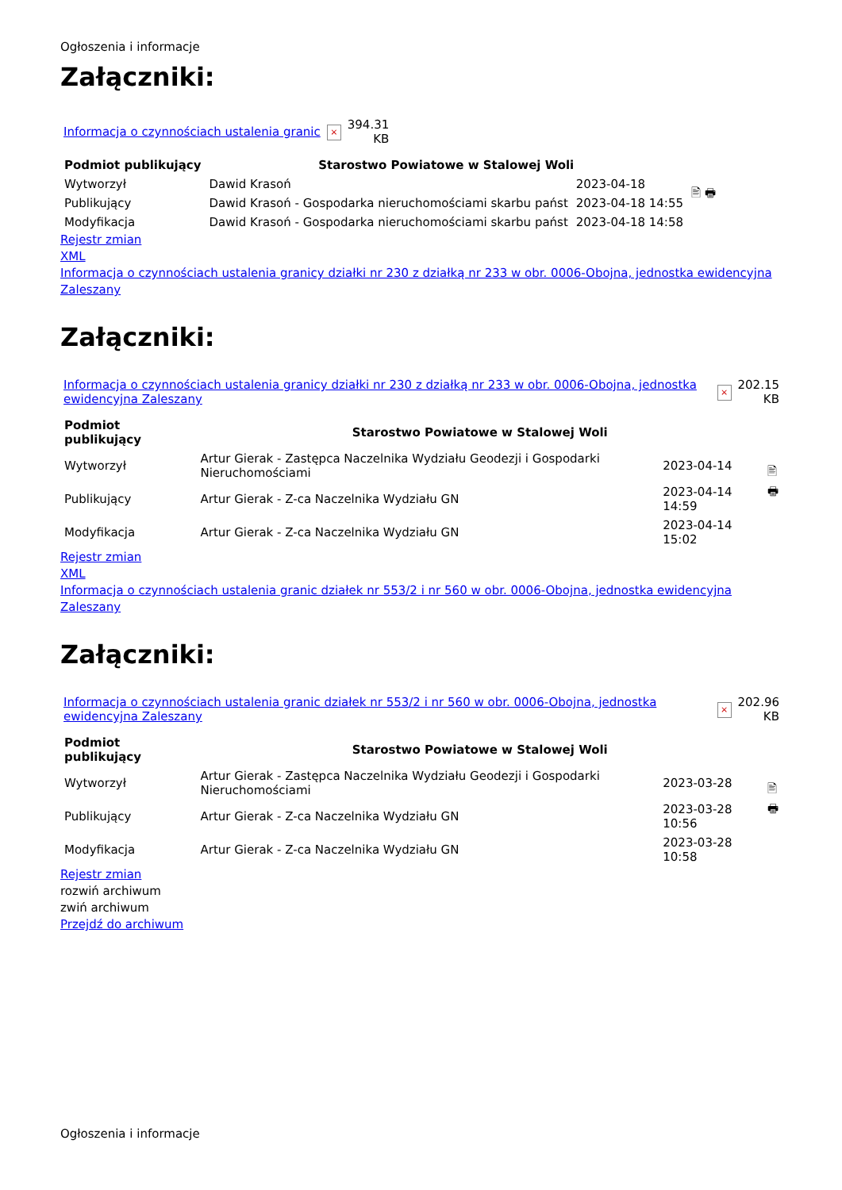Ogłoszenia i informacje
Załączniki:
| Informacja o czynnościach ustalenia granic | × | 394.31 KB |
| Podmiot publikujący | Starostwo Powiatowe w Stalowej Woli | | 🖹 🖶 |
| Wytworzył | Dawid Krasoń | 2023-04-18 | |
| Publikujący | Dawid Krasoń - Gospodarka nieruchomościami skarbu państ | 2023-04-18 14:55 | |
| Modyfikacja | Dawid Krasoń - Gospodarka nieruchomościami skarbu państ | 2023-04-18 14:58 | |
Rejestr zmian
XML
Informacja o czynnościach ustalenia granicy działki nr 230 z działką nr 233 w obr. 0006-Obojna, jednostka ewidencyjna Zaleszany
Załączniki:
| Informacja o czynnościach ustalenia granicy działki nr 230 z działką nr 233 w obr. 0006-Obojna, jednostka ewidencyjna Zaleszany | × | 202.15 KB |
| Podmiot publikujący | Starostwo Powiatowe w Stalowej Woli | | 🖹 🖶 |
| Wytworzył | Artur Gierak - Zastępca Naczelnika Wydziału Geodezji i Gospodarki Nieruchomościami | 2023-04-14 | |
| Publikujący | Artur Gierak - Z-ca Naczelnika Wydziału GN | 2023-04-14 14:59 | |
| Modyfikacja | Artur Gierak - Z-ca Naczelnika Wydziału GN | 2023-04-14 15:02 | |
Rejestr zmian
XML
Informacja o czynnościach ustalenia granic działek nr 553/2 i nr 560 w obr. 0006-Obojna, jednostka ewidencyjna Zaleszany
Załączniki:
| Informacja o czynnościach ustalenia granic działek nr 553/2 i nr 560 w obr. 0006-Obojna, jednostka ewidencyjna Zaleszany | × | 202.96 KB |
| Podmiot publikujący | Starostwo Powiatowe w Stalowej Woli | | 🖹 🖶 |
| Wytworzył | Artur Gierak - Zastępca Naczelnika Wydziału Geodezji i Gospodarki Nieruchomościami | 2023-03-28 | |
| Publikujący | Artur Gierak - Z-ca Naczelnika Wydziału GN | 2023-03-28 10:56 | |
| Modyfikacja | Artur Gierak - Z-ca Naczelnika Wydziału GN | 2023-03-28 10:58 | |
Rejestr zmian
rozwiń archiwum
zwiń archiwum
Przejdź do archiwum
Ogłoszenia i informacje